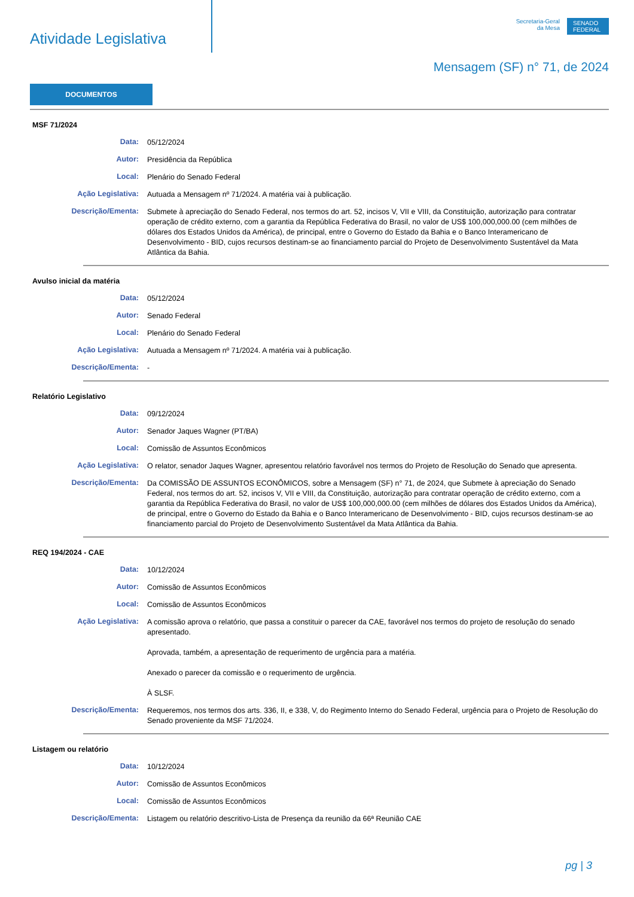Atividade Legislativa
Secretaria-Geral
da Mesa
SENADO FEDERAL
Mensagem (SF) n° 71, de 2024
DOCUMENTOS
MSF 71/2024
Data:
05/12/2024
Autor:
Presidência da República
Local:
Plenário do Senado Federal
Ação Legislativa:
Autuada a Mensagem nº 71/2024. A matéria vai à publicação.
Descrição/Ementa:
Submete à apreciação do Senado Federal, nos termos do art. 52, incisos V, VII e VIII, da Constituição, autorização para contratar operação de crédito externo, com a garantia da República Federativa do Brasil, no valor de US$ 100,000,000.00 (cem milhões de dólares dos Estados Unidos da América), de principal, entre o Governo do Estado da Bahia e o Banco Interamericano de Desenvolvimento - BID, cujos recursos destinam-se ao financiamento parcial do Projeto de Desenvolvimento Sustentável da Mata Atlântica da Bahia.
Avulso inicial da matéria
Data:
05/12/2024
Autor:
Senado Federal
Local:
Plenário do Senado Federal
Ação Legislativa:
Autuada a Mensagem nº 71/2024. A matéria vai à publicação.
Descrição/Ementa:
-
Relatório Legislativo
Data:
09/12/2024
Autor:
Senador Jaques Wagner (PT/BA)
Local:
Comissão de Assuntos Econômicos
Ação Legislativa:
O relator, senador Jaques Wagner, apresentou relatório favorável nos termos do Projeto de Resolução do Senado que apresenta.
Descrição/Ementa:
Da COMISSÃO DE ASSUNTOS ECONÔMICOS, sobre a Mensagem (SF) n° 71, de 2024, que Submete à apreciação do Senado Federal, nos termos do art. 52, incisos V, VII e VIII, da Constituição, autorização para contratar operação de crédito externo, com a garantia da República Federativa do Brasil, no valor de US$ 100,000,000.00 (cem milhões de dólares dos Estados Unidos da América), de principal, entre o Governo do Estado da Bahia e o Banco Interamericano de Desenvolvimento - BID, cujos recursos destinam-se ao financiamento parcial do Projeto de Desenvolvimento Sustentável da Mata Atlântica da Bahia.
REQ 194/2024 - CAE
Data:
10/12/2024
Autor:
Comissão de Assuntos Econômicos
Local:
Comissão de Assuntos Econômicos
Ação Legislativa:
A comissão aprova o relatório, que passa a constituir o parecer da CAE, favorável nos termos do projeto de resolução do senado apresentado.
Aprovada, também, a apresentação de requerimento de urgência para a matéria.
Anexado o parecer da comissão e o requerimento de urgência.
À SLSF.
Descrição/Ementa:
Requeremos, nos termos dos arts. 336, II, e 338, V, do Regimento Interno do Senado Federal, urgência para o Projeto de Resolução do Senado proveniente da MSF 71/2024.
Listagem ou relatório
Data:
10/12/2024
Autor:
Comissão de Assuntos Econômicos
Local:
Comissão de Assuntos Econômicos
Descrição/Ementa:
Listagem ou relatório descritivo-Lista de Presença da reunião da 66ª Reunião CAE
pg | 3